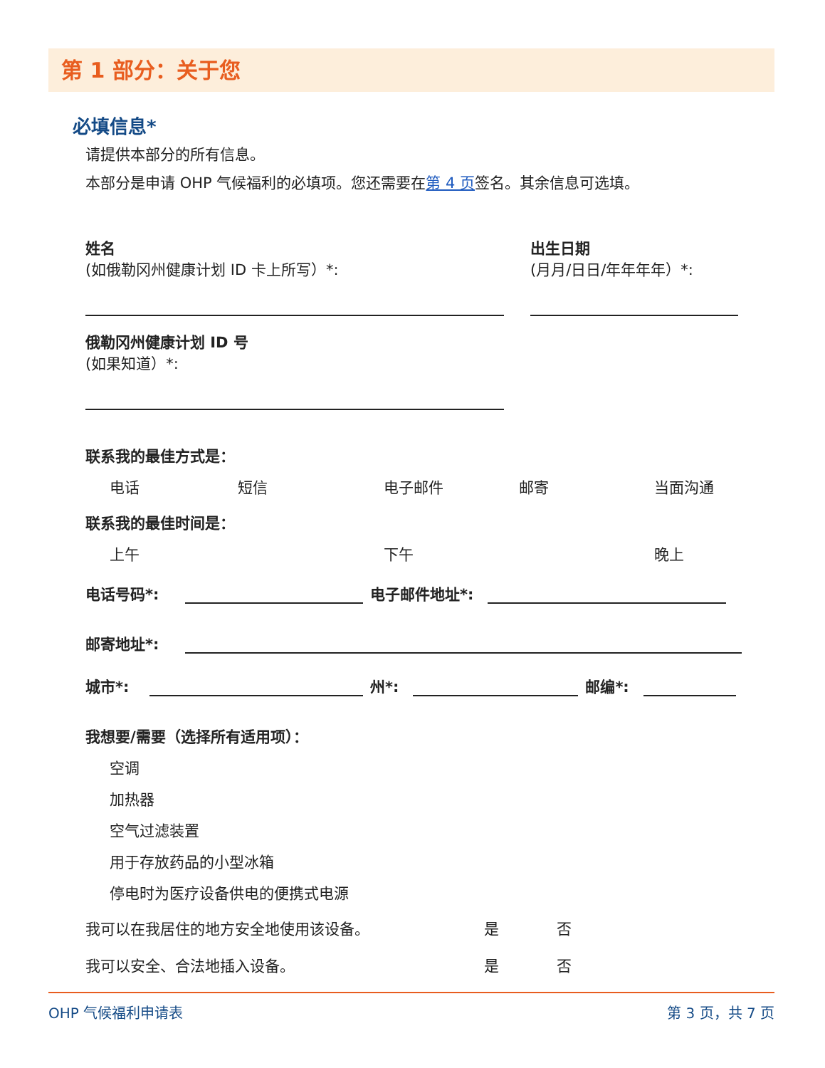第 1 部分：关于您
必填信息*
请提供本部分的所有信息。
本部分是申请 OHP 气候福利的必填项。您还需要在第 4 页签名。其余信息可选填。
姓名
(如俄勒冈州健康计划 ID 卡上所写）*:
出生日期
(月月/日日/年年年年）*:
俄勒冈州健康计划 ID 号
(如果知道）*:
联系我的最佳方式是：
电话 短信 电子邮件 邮寄 当面沟通
联系我的最佳时间是：
上午 下午 晚上
电话号码*:
电子邮件地址*:
邮寄地址*:
城市*:
州*:
邮编*:
我想要/需要（选择所有适用项）：
空调
加热器
空气过滤装置
用于存放药品的小型冰箱
停电时为医疗设备供电的便携式电源
我可以在我居住的地方安全地使用该设备。 是 否
我可以安全、合法地插入设备。 是 否
OHP 气候福利申请表 第 3 页，共 7 页